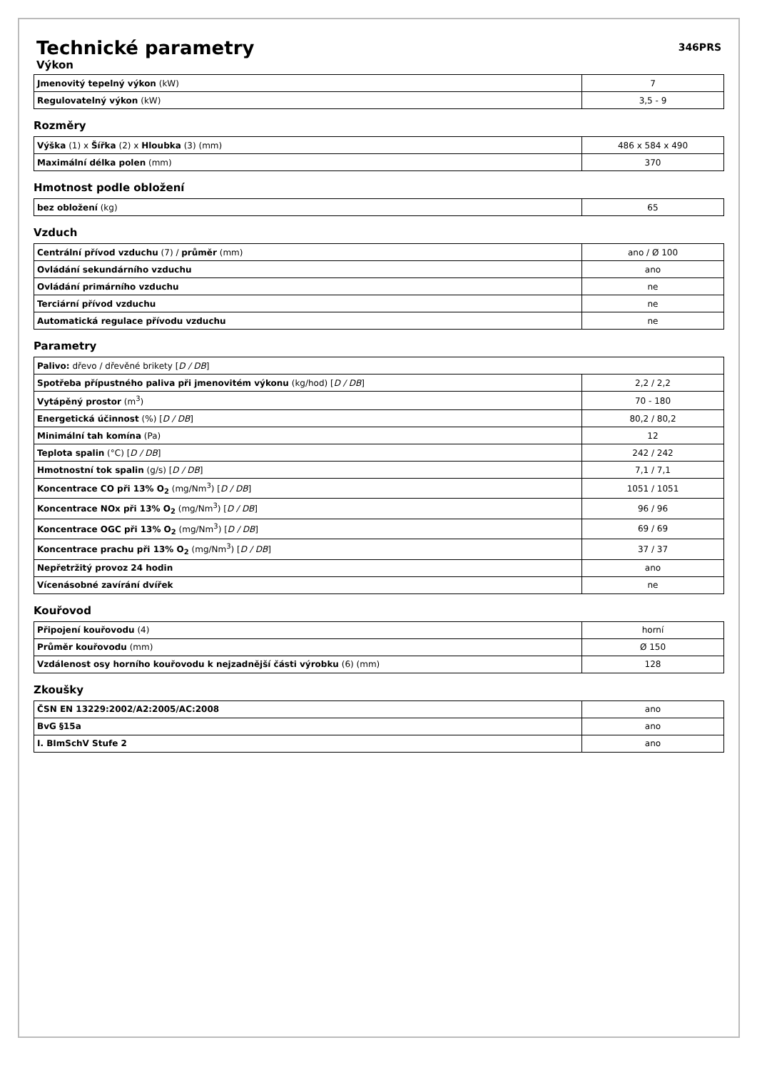Technické parametry
346PRS
Výkon
| Jmenovitý tepelný výkon (kW) | 7 |
| Regulovatelný výkon (kW) | 3,5 - 9 |
Rozměry
| Výška (1) x Šířka (2) x Hloubka (3) (mm) | 486 x 584 x 490 |
| Maximální délka polen (mm) | 370 |
Hmotnost podle obložení
| bez obložení (kg) | 65 |
Vzduch
| Centrální přívod vzduchu (7) / průměr (mm) | ano / Ø 100 |
| Ovládání sekundárního vzduchu | ano |
| Ovládání primárního vzduchu | ne |
| Terciární přívod vzduchu | ne |
| Automatická regulace přívodu vzduchu | ne |
Parametry
| Palivo: dřevo / dřevěné brikety [ D / DB ] | |
| Spotřeba přípustného paliva při jmenovitém výkonu (kg/hod) [ D / DB ] | 2,2 / 2,2 |
| Vytápěný prostor (m<sup>3</sup>) | 70 - 180 |
| Energetická účinnost (%) [ D / DB ] | 80,2 / 80,2 |
| Minimální tah komína (Pa) | 12 |
| Teplota spalin (°C) [ D / DB ] | 242 / 242 |
| Hmotnostní tok spalin (g/s) [ D / DB ] | 7,1 / 7,1 |
| Koncentrace CO při 13% O<sub>2</sub> (mg/Nm<sup>3</sup>) [ D / DB ] | 1051 / 1051 |
| Koncentrace NOx při 13% O<sub>2</sub> (mg/Nm<sup>3</sup>) [ D / DB ] | 96 / 96 |
| Koncentrace OGC při 13% O<sub>2</sub> (mg/Nm<sup>3</sup>) [ D / DB ] | 69 / 69 |
| Koncentrace prachu při 13% O<sub>2</sub> (mg/Nm<sup>3</sup>) [ D / DB ] | 37 / 37 |
| Nepřetržitý provoz 24 hodin | ano |
| Vícenásobné zavírání dvířek | ne |
Kouřovod
| Připojení kouřovodu (4) | horní |
| Průměr kouřovodu (mm) | Ø 150 |
| Vzdálenost osy horního kouřovodu k nejzadnější části výrobku (6) (mm) | 128 |
Zkoušky
| ČSN EN 13229:2002/A2:2005/AC:2008 | ano |
| BvG §15a | ano |
| I. BImSchV Stufe 2 | ano |